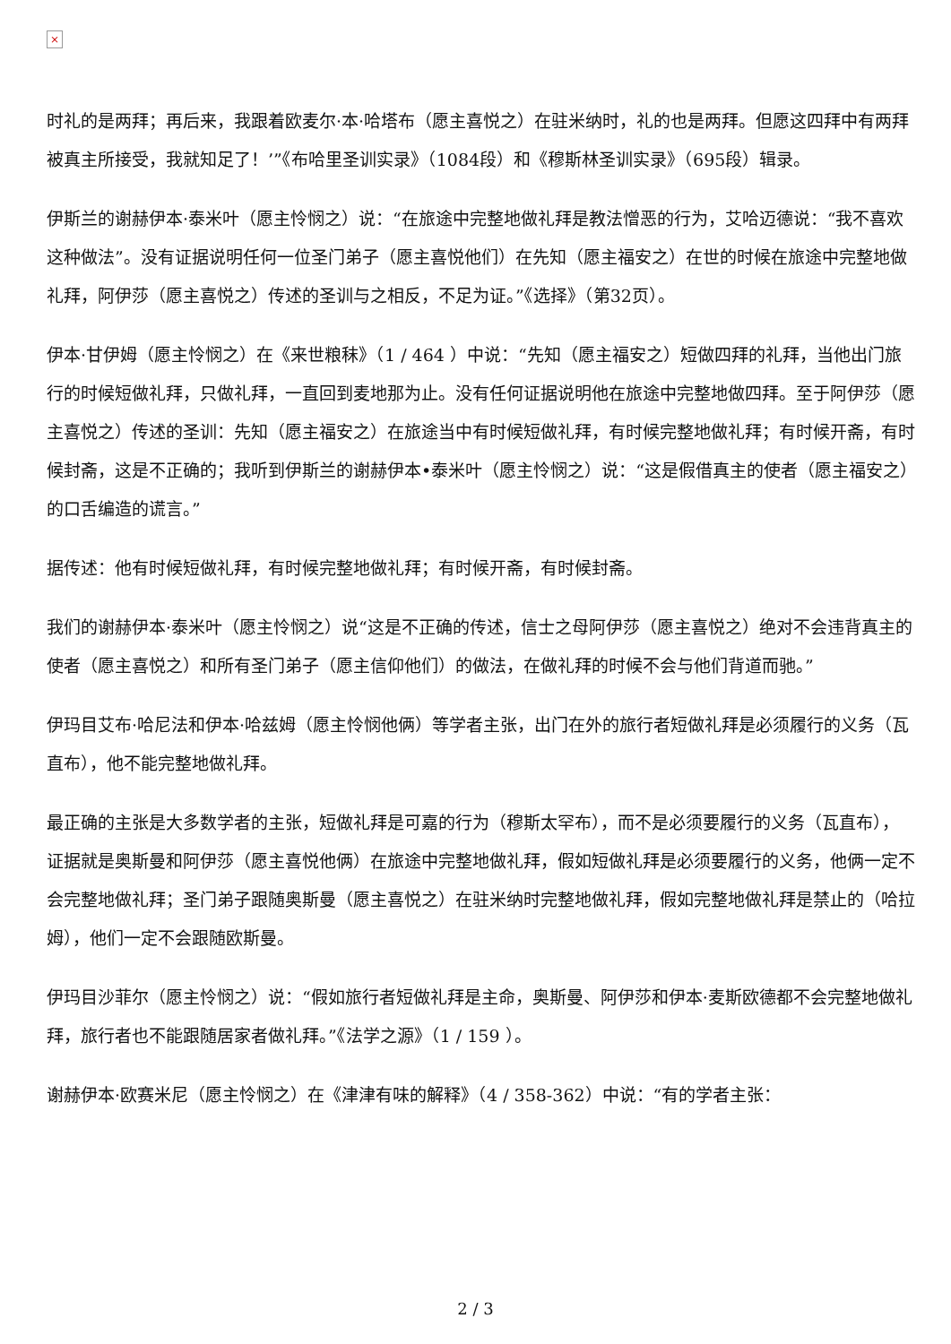×
时礼的是两拜；再后来，我跟着欧麦尔·本·哈塔布（愿主喜悦之）在驻米纳时，礼的也是两拜。但愿这四拜中有两拜被真主所接受，我就知足了！’”《布哈里圣训实录》（1084段）和《穆斯林圣训实录》（695段）辑录。
伊斯兰的谢赫伊本·泰米叶（愿主怜悯之）说：“在旅途中完整地做礼拜是教法憎恶的行为，艾哈迈德说：“我不喜欢这种做法”。没有证据说明任何一位圣门弟子（愿主喜悦他们）在先知（愿主福安之）在世的时候在旅途中完整地做礼拜，阿伊莎（愿主喜悦之）传述的圣训与之相反，不足为证。”《选择》（第32页）。
伊本·甘伊姆（愿主怜悯之）在《来世粮秣》（1 / 464 ）中说：“先知（愿主福安之）短做四拜的礼拜，当他出门旅行的时候短做礼拜，只做礼拜，一直回到麦地那为止。没有任何证据说明他在旅途中完整地做四拜。至于阿伊莎（愿主喜悦之）传述的圣训：先知（愿主福安之）在旅途当中有时候短做礼拜，有时候完整地做礼拜；有时候开斋，有时候封斋，这是不正确的；我听到伊斯兰的谢赫伊本•泰米叶（愿主怜悯之）说：“这是假借真主的使者（愿主福安之）的口舌编造的谎言。”
据传述：他有时候短做礼拜，有时候完整地做礼拜；有时候开斋，有时候封斋。
我们的谢赫伊本·泰米叶（愿主怜悯之）说“这是不正确的传述，信士之母阿伊莎（愿主喜悦之）绝对不会违背真主的使者（愿主喜悦之）和所有圣门弟子（愿主信仰他们）的做法，在做礼拜的时候不会与他们背道而驰。”
伊玛目艾布·哈尼法和伊本·哈兹姆（愿主怜悯他俩）等学者主张，出门在外的旅行者短做礼拜是必须履行的义务（瓦直布），他不能完整地做礼拜。
最正确的主张是大多数学者的主张，短做礼拜是可嘉的行为（穆斯太罕布），而不是必须要履行的义务（瓦直布），证据就是奥斯曼和阿伊莎（愿主喜悦他俩）在旅途中完整地做礼拜，假如短做礼拜是必须要履行的义务，他俩一定不会完整地做礼拜；圣门弟子跟随奥斯曼（愿主喜悦之）在驻米纳时完整地做礼拜，假如完整地做礼拜是禁止的（哈拉姆），他们一定不会跟随欧斯曼。
伊玛目沙菲尔（愿主怜悯之）说：“假如旅行者短做礼拜是主命，奥斯曼、阿伊莎和伊本·麦斯欧德都不会完整地做礼拜，旅行者也不能跟随居家者做礼拜。”《法学之源》（1 / 159 ）。
谢赫伊本·欧赛米尼（愿主怜悯之）在《津津有味的解释》（4 / 358-362）中说：“有的学者主张：
2 / 3